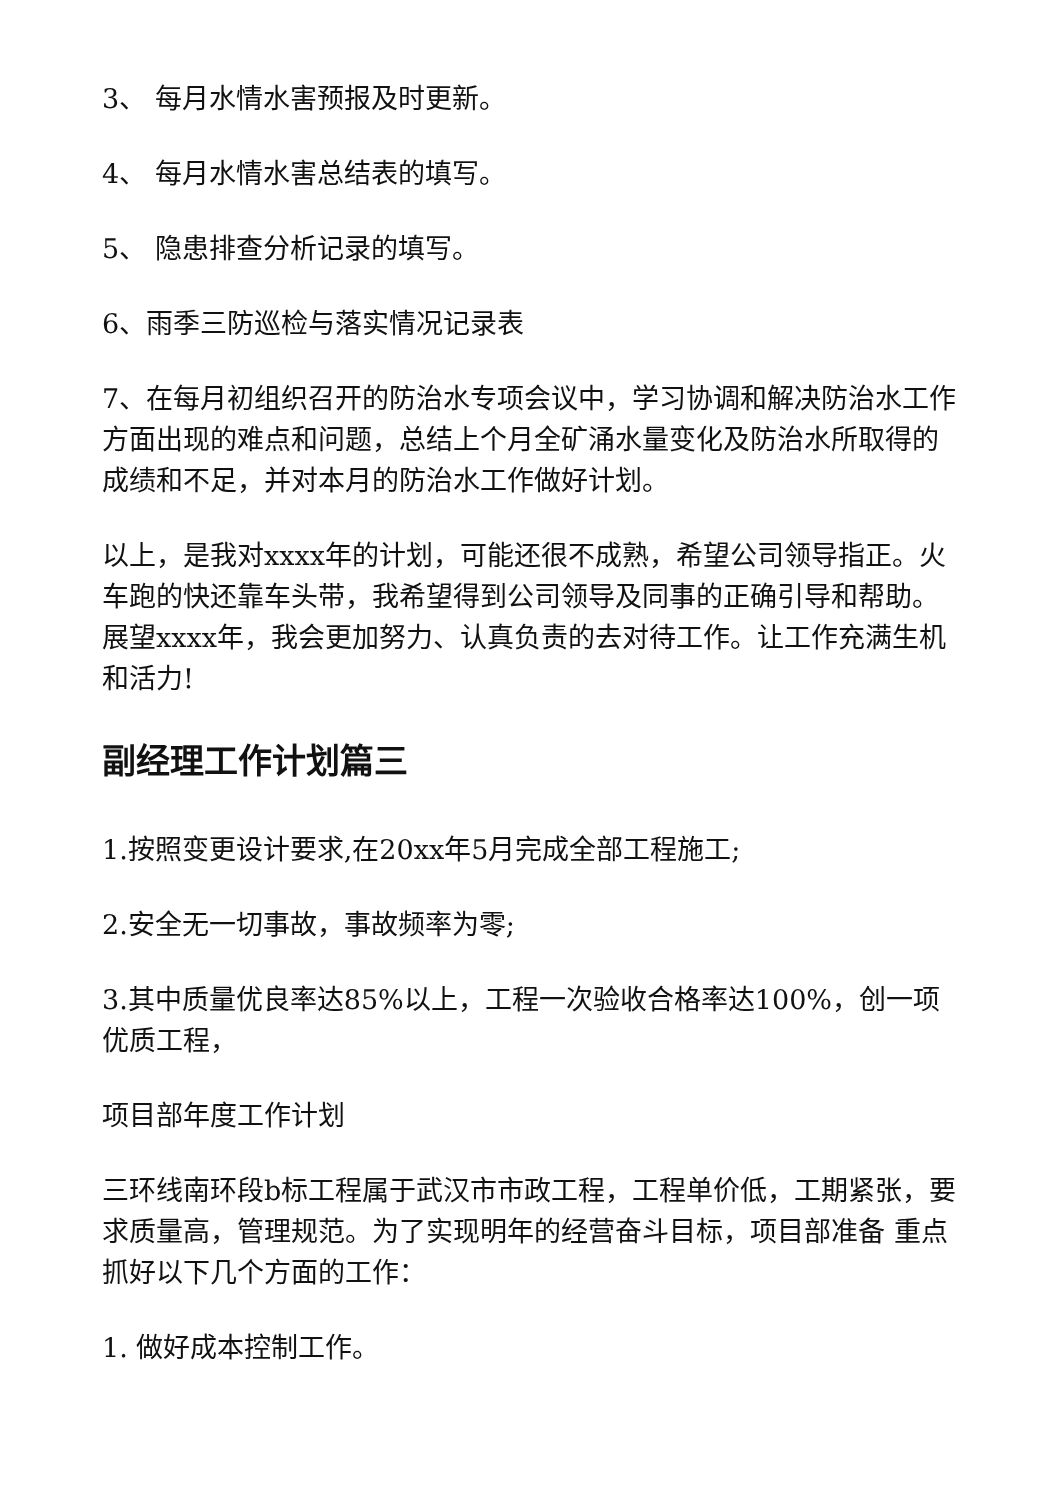3、 每月水情水害预报及时更新。
4、 每月水情水害总结表的填写。
5、 隐患排查分析记录的填写。
6、雨季三防巡检与落实情况记录表
7、在每月初组织召开的防治水专项会议中，学习协调和解决防治水工作方面出现的难点和问题，总结上个月全矿涌水量变化及防治水所取得的成绩和不足，并对本月的防治水工作做好计划。
以上，是我对xxxx年的计划，可能还很不成熟，希望公司领导指正。火车跑的快还靠车头带，我希望得到公司领导及同事的正确引导和帮助。展望xxxx年，我会更加努力、认真负责的去对待工作。让工作充满生机和活力!
副经理工作计划篇三
1.按照变更设计要求,在20xx年5月完成全部工程施工;
2.安全无一切事故，事故频率为零;
3.其中质量优良率达85%以上，工程一次验收合格率达100%，创一项优质工程，
项目部年度工作计划
三环线南环段b标工程属于武汉市市政工程，工程单价低，工期紧张，要求质量高，管理规范。为了实现明年的经营奋斗目标，项目部准备 重点抓好以下几个方面的工作：
1. 做好成本控制工作。